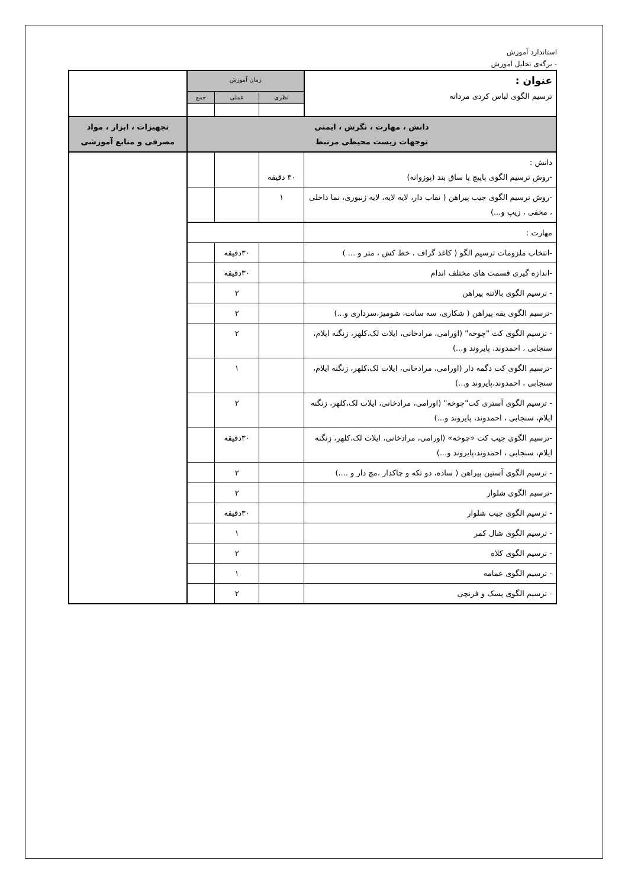استاندارد آموزش
- برگه‌ی تحلیل آموزش
| عنوان : ترسیم الگوی لباس کردی مردانه | زمان آموزش | | | |
| | نظری | عملی | جمع | |
| دانش ، مهارت ، نگرش ، ایمنی توجهات زیست محیطی مرتبط | | | | تجهیزات ، ابزار ، مواد مصرفی و منابع آموزشی |
| دانش : -روش ترسیم الگوی پاپیچ یا ساق بند (پوزوانه) | ۳۰ دقیقه | | | |
| -روش ترسیم الگوی جیب پیراهن ( نقاب دار، لایه لایه، لایه زنبوری، نما داخلی ، مخفی ، زیپ و...) | ۱ | | | |
| مهارت : | | | | |
| -انتخاب ملزومات ترسیم الگو ( کاغذ گراف ، خط کش ، متر و ... ) | | ۳۰دقیقه | | |
| -اندازه گیری قسمت های مختلف اندام | | ۳۰دقیقه | | |
| - ترسیم الگوی بالاتنه پیراهن | | ۲ | | |
| -ترسیم الگوی یقه پیراهن ( شکاری، سه سانت، شومیز،سرداری و...) | | ۲ | | |
| - ترسیم الگوی کت "چوخه" (اورامی، مرادخانی، ایلات لک،کلهر، زنگنه ایلام، سنجابی ، احمدوند، پایروند و...) | | ۲ | | |
| -ترسیم الگوی کت دگمه دار (اورامی، مرادخانی، ایلات لک،کلهر، زنگنه ایلام، سنجابی ، احمدوند،پایروند و...) | | ۱ | | |
| - ترسیم الگوی آستری کت"چوخه" (اورامی، مرادخانی، ایلات لک،کلهر، زنگنه ایلام، سنجابی ، احمدوند، پایروند و...) | | ۲ | | |
| -ترسیم الگوی جیب کت «چوخه» (اورامی، مرادخانی، ایلات لک،کلهر، زنگنه ایلام، سنجابی ، احمدوند،پایروند و...) | | ۳۰دقیقه | | |
| - ترسیم الگوی آستین پیراهن ( ساده، دو تکه و چاکدار ،مچ دار و ....) | | ۲ | | |
| -ترسیم الگوی شلوار | | ۲ | | |
| - ترسیم الگوی جیب شلوار | | ۳۰دقیقه | | |
| - ترسیم الگوی شال کمر | | ۱ | | |
| - ترسیم الگوی کلاه | | ۲ | | |
| - ترسیم الگوی عمامه | | ۱ | | |
| - ترسیم الگوی پسک و فرنچی | | ۲ | | |